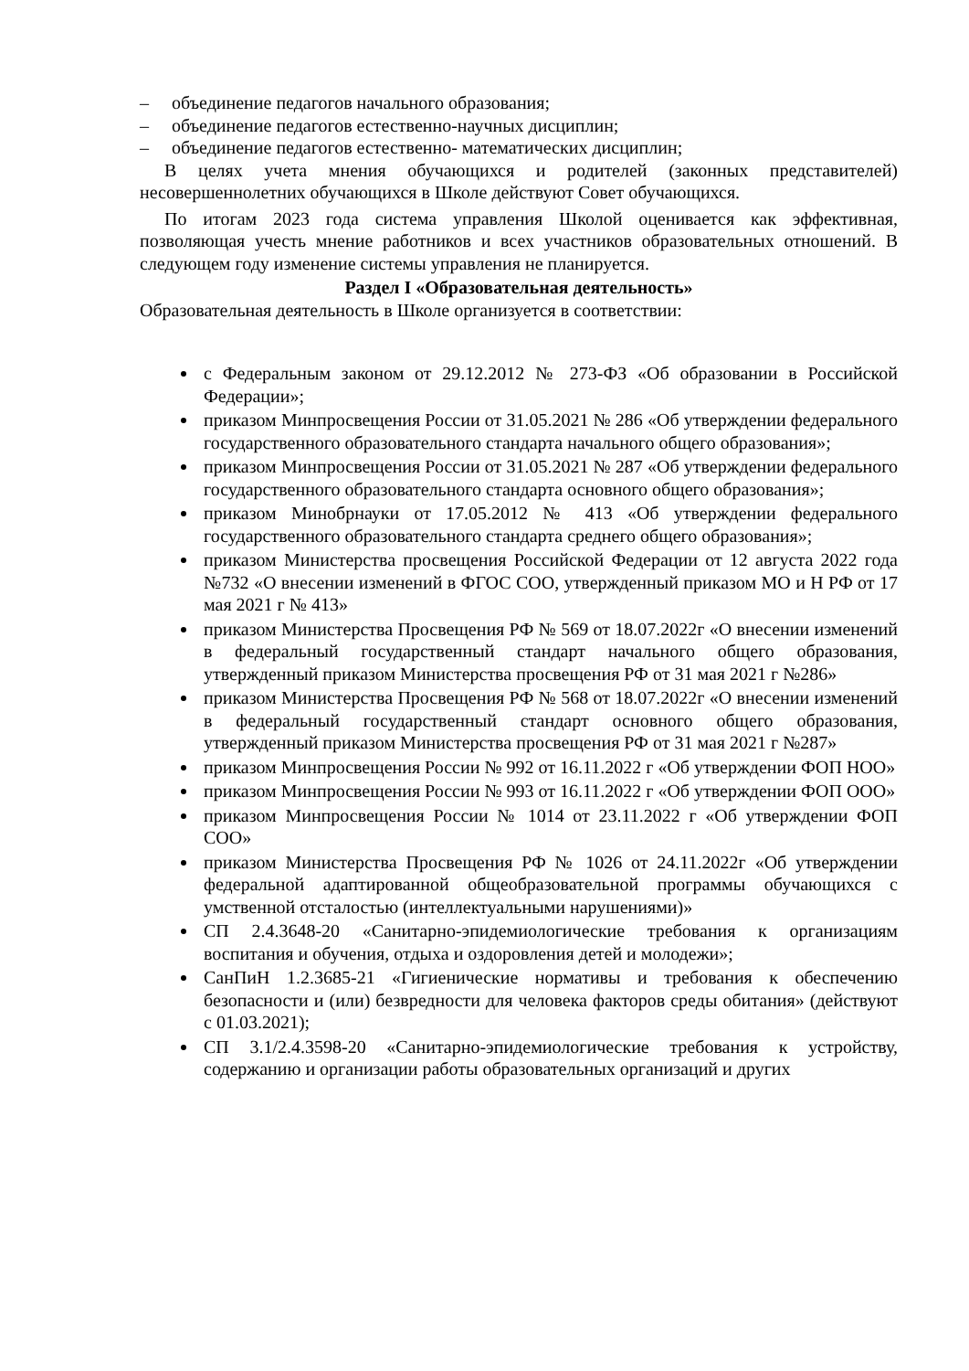– объединение педагогов начального образования;
– объединение педагогов естественно-научных дисциплин;
– объединение педагогов естественно- математических дисциплин;
В целях учета мнения обучающихся и родителей (законных представителей) несовершеннолетних обучающихся в Школе действуют Совет обучающихся.
По итогам 2023 года система управления Школой оценивается как эффективная, позволяющая учесть мнение работников и всех участников образовательных отношений. В следующем году изменение системы управления не планируется.
Раздел I «Образовательная деятельность»
Образовательная деятельность в Школе организуется в соответствии:
с Федеральным законом от 29.12.2012 № 273-ФЗ «Об образовании в Российской Федерации»;
приказом Минпросвещения России от 31.05.2021 № 286 «Об утверждении федерального государственного образовательного стандарта начального общего образования»;
приказом Минпросвещения России от 31.05.2021 № 287 «Об утверждении федерального государственного образовательного стандарта основного общего образования»;
приказом Минобрнауки от 17.05.2012 № 413 «Об утверждении федерального государственного образовательного стандарта среднего общего образования»;
приказом Министерства просвещения Российской Федерации от 12 августа 2022 года №732 «О внесении изменений в ФГОС СОО, утвержденный приказом МО и Н РФ от 17 мая 2021 г № 413»
приказом Министерства Просвещения РФ № 569 от 18.07.2022г «О внесении изменений в федеральный государственный стандарт начального общего образования, утвержденный приказом Министерства просвещения РФ от 31 мая 2021 г №286»
приказом Министерства Просвещения РФ № 568 от 18.07.2022г «О внесении изменений в федеральный государственный стандарт основного общего образования, утвержденный приказом Министерства просвещения РФ от 31 мая 2021 г №287»
приказом Минпросвещения России № 992 от 16.11.2022 г «Об утверждении ФОП НОО»
приказом Минпросвещения России № 993 от 16.11.2022 г «Об утверждении ФОП ООО»
приказом Минпросвещения России № 1014 от 23.11.2022 г «Об утверждении ФОП СОО»
приказом Министерства Просвещения РФ № 1026 от 24.11.2022г «Об утверждении федеральной адаптированной общеобразовательной программы обучающихся с умственной отсталостью (интеллектуальными нарушениями)»
СП 2.4.3648-20 «Санитарно-эпидемиологические требования к организациям воспитания и обучения, отдыха и оздоровления детей и молодежи»;
СанПиН 1.2.3685-21 «Гигиенические нормативы и требования к обеспечению безопасности и (или) безвредности для человека факторов среды обитания» (действуют с 01.03.2021);
СП 3.1/2.4.3598-20 «Санитарно-эпидемиологические требования к устройству, содержанию и организации работы образовательных организаций и других